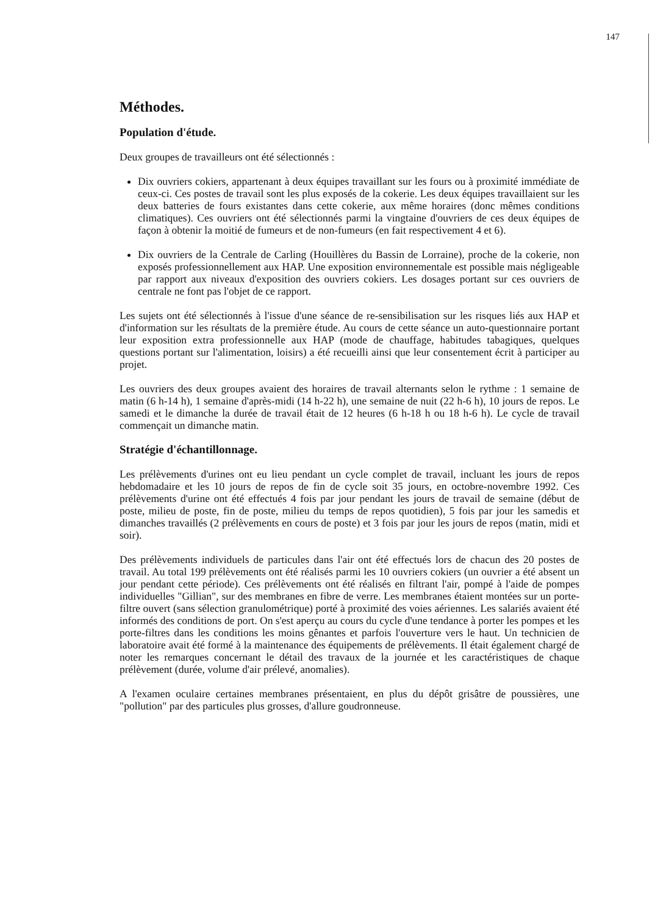147
Méthodes.
Population d'étude.
Deux groupes de travailleurs ont été sélectionnés :
Dix ouvriers cokiers, appartenant à deux équipes travaillant sur les fours ou à proximité immédiate de ceux-ci. Ces postes de travail sont les plus exposés de la cokerie. Les deux équipes travaillaient sur les deux batteries de fours existantes dans cette cokerie, aux même horaires (donc mêmes conditions climatiques). Ces ouvriers ont été sélectionnés parmi la vingtaine d'ouvriers de ces deux équipes de façon à obtenir la moitié de fumeurs et de non-fumeurs (en fait respectivement 4 et 6).
Dix ouvriers de la Centrale de Carling (Houillères du Bassin de Lorraine), proche de la cokerie, non exposés professionnellement aux HAP. Une exposition environnementale est possible mais négligeable par rapport aux niveaux d'exposition des ouvriers cokiers. Les dosages portant sur ces ouvriers de centrale ne font pas l'objet de ce rapport.
Les sujets ont été sélectionnés à l'issue d'une séance de re-sensibilisation sur les risques liés aux HAP et d'information sur les résultats de la première étude. Au cours de cette séance un auto-questionnaire portant leur exposition extra professionnelle aux HAP (mode de chauffage, habitudes tabagiques, quelques questions portant sur l'alimentation, loisirs) a été recueilli ainsi que leur consentement écrit à participer au projet.
Les ouvriers des deux groupes avaient des horaires de travail alternants selon le rythme : 1 semaine de matin (6 h-14 h), 1 semaine d'après-midi (14 h-22 h), une semaine de nuit (22 h-6 h), 10 jours de repos. Le samedi et le dimanche la durée de travail était de 12 heures (6 h-18 h ou 18 h-6 h). Le cycle de travail commençait un dimanche matin.
Stratégie d'échantillonnage.
Les prélèvements d'urines ont eu lieu pendant un cycle complet de travail, incluant les jours de repos hebdomadaire et les 10 jours de repos de fin de cycle soit 35 jours, en octobre-novembre 1992. Ces prélèvements d'urine ont été effectués 4 fois par jour pendant les jours de travail de semaine (début de poste, milieu de poste, fin de poste, milieu du temps de repos quotidien), 5 fois par jour les samedis et dimanches travaillés (2 prélèvements en cours de poste) et 3 fois par jour les jours de repos (matin, midi et soir).
Des prélèvements individuels de particules dans l'air ont été effectués lors de chacun des 20 postes de travail. Au total 199 prélèvements ont été réalisés parmi les 10 ouvriers cokiers (un ouvrier a été absent un jour pendant cette période). Ces prélèvements ont été réalisés en filtrant l'air, pompé à l'aide de pompes individuelles "Gillian", sur des membranes en fibre de verre. Les membranes étaient montées sur un porte-filtre ouvert (sans sélection granulométrique) porté à proximité des voies aériennes. Les salariés avaient été informés des conditions de port. On s'est aperçu au cours du cycle d'une tendance à porter les pompes et les porte-filtres dans les conditions les moins gênantes et parfois l'ouverture vers le haut. Un technicien de laboratoire avait été formé à la maintenance des équipements de prélèvements. Il était également chargé de noter les remarques concernant le détail des travaux de la journée et les caractéristiques de chaque prélèvement (durée, volume d'air prélevé, anomalies).
A l'examen oculaire certaines membranes présentaient, en plus du dépôt grisâtre de poussières, une "pollution" par des particules plus grosses, d'allure goudronneuse.